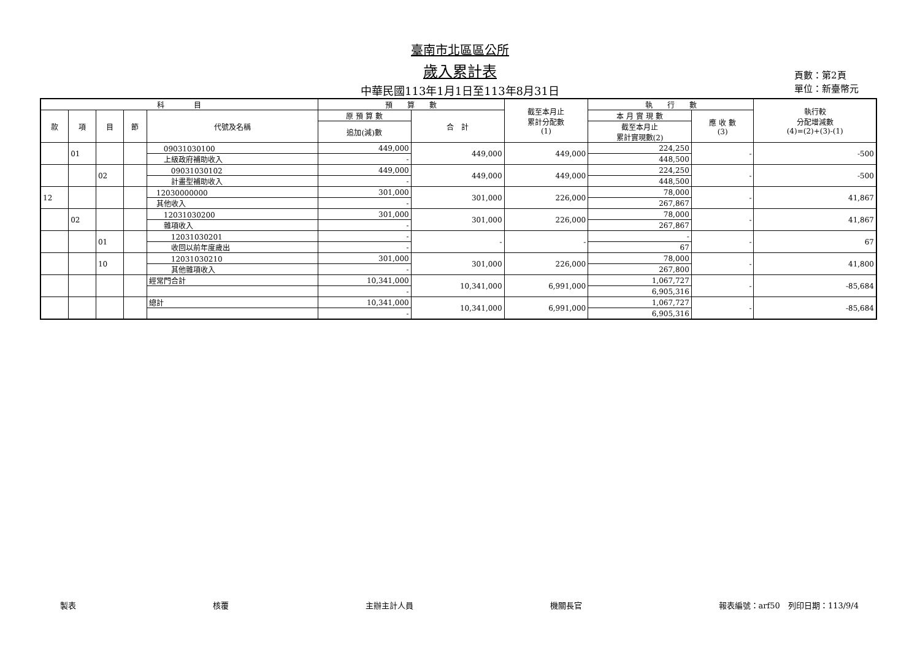臺南市北區區公所
歲入累計表
中華民國113年1月1日至113年8月31日
頁數：第2頁
單位：新臺幣元
| 科 目 | | | | | 預 算 數 | | 截至本月止 累計分配數 (1) | 執 行 數 | | 執行較 分配增減數 (4)=(2)+(3)-(1) |
| --- | --- | --- | --- | --- | --- | --- | --- | --- | --- | --- |
| 款 | 項 | 目 | 節 | 代號及名稱 | 原 預 算 數 | 合 計 | | 本 月 實 現 數 | 應 收 數 (3) | |
| | | | | | 追加(減)數 | | | 截至本月止 累計實現數(2) | | |
| | 01 | | | 09031030100 | 449,000 | 449,000 | 449,000 | 224,250 | - | -500 |
| | | | | 上級政府補助收入 | - | | | 448,500 | | |
| | | 02 | | 09031030102 | 449,000 | 449,000 | 449,000 | 224,250 | - | -500 |
| | | | | 計畫型補助收入 | - | | | 448,500 | | |
| 12 | | | | 12030000000 | 301,000 | 301,000 | 226,000 | 78,000 | - | 41,867 |
| | | | | 其他收入 | - | | | 267,867 | | |
| | 02 | | | 12031030200 | 301,000 | 301,000 | 226,000 | 78,000 | - | 41,867 |
| | | | | 雜項收入 | - | | | 267,867 | | |
| | | 01 | | 12031030201 | - | - | - | - | - | 67 |
| | | | | 收回以前年度歲出 | - | | | 67 | | |
| | | 10 | | 12031030210 | 301,000 | 301,000 | 226,000 | 78,000 | - | 41,800 |
| | | | | 其他雜項收入 | - | | | 267,800 | | |
| | | | | 經常門合計 | 10,341,000 | 10,341,000 | 6,991,000 | 1,067,727 | - | -85,684 |
| | | | | | - | | | 6,905,316 | | |
| | | | | 總計 | 10,341,000 | 10,341,000 | 6,991,000 | 1,067,727 | - | -85,684 |
| | | | | | - | | | 6,905,316 | | |
製表 核覆 主辦主計人員 機關長官 報表編號：arf50　列印日期：113/9/4